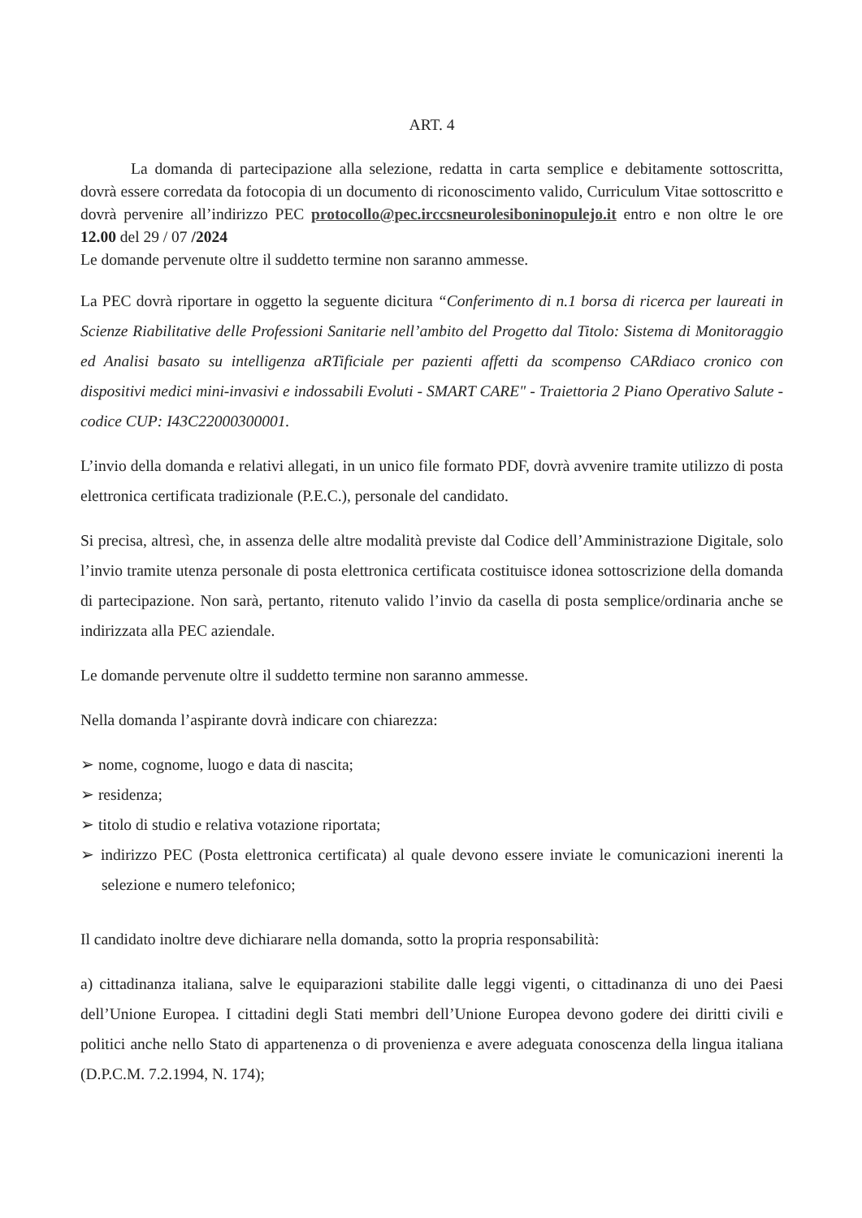ART. 4
La domanda di partecipazione alla selezione, redatta in carta semplice e debitamente sottoscritta, dovrà essere corredata da fotocopia di un documento di riconoscimento valido, Curriculum Vitae sottoscritto e dovrà pervenire all’indirizzo PEC protocollo@pec.irccsneurolesiboninopulejo.it entro e non oltre le ore 12.00 del 29 / 07 /2024
Le domande pervenute oltre il suddetto termine non saranno ammesse.
La PEC dovrà riportare in oggetto la seguente dicitura “Conferimento di n.1 borsa di ricerca per laureati in Scienze Riabilitative delle Professioni Sanitarie nell’ambito del Progetto dal Titolo: Sistema di Monitoraggio ed Analisi basato su intelligenza aRTificiale per pazienti affetti da scompenso CARdiaco cronico con dispositivi medici mini-invasivi e indossabili Evoluti - SMART CARE" - Traiettoria 2 Piano Operativo Salute - codice CUP: I43C22000300001.
L’invio della domanda e relativi allegati, in un unico file formato PDF, dovrà avvenire tramite utilizzo di posta elettronica certificata tradizionale (P.E.C.), personale del candidato.
Si precisa, altresì, che, in assenza delle altre modalità previste dal Codice dell’Amministrazione Digitale, solo l’invio tramite utenza personale di posta elettronica certificata costituisce idonea sottoscrizione della domanda di partecipazione. Non sarà, pertanto, ritenuto valido l’invio da casella di posta semplice/ordinaria anche se indirizzata alla PEC aziendale.
Le domande pervenute oltre il suddetto termine non saranno ammesse.
Nella domanda l’aspirante dovrà indicare con chiarezza:
➢ nome, cognome, luogo e data di nascita;
➢ residenza;
➢ titolo di studio e relativa votazione riportata;
➢ indirizzo PEC (Posta elettronica certificata) al quale devono essere inviate le comunicazioni inerenti la selezione e numero telefonico;
Il candidato inoltre deve dichiarare nella domanda, sotto la propria responsabilità:
a) cittadinanza italiana, salve le equiparazioni stabilite dalle leggi vigenti, o cittadinanza di uno dei Paesi dell’Unione Europea. I cittadini degli Stati membri dell’Unione Europea devono godere dei diritti civili e politici anche nello Stato di appartenenza o di provenienza e avere adeguata conoscenza della lingua italiana (D.P.C.M. 7.2.1994, N. 174);